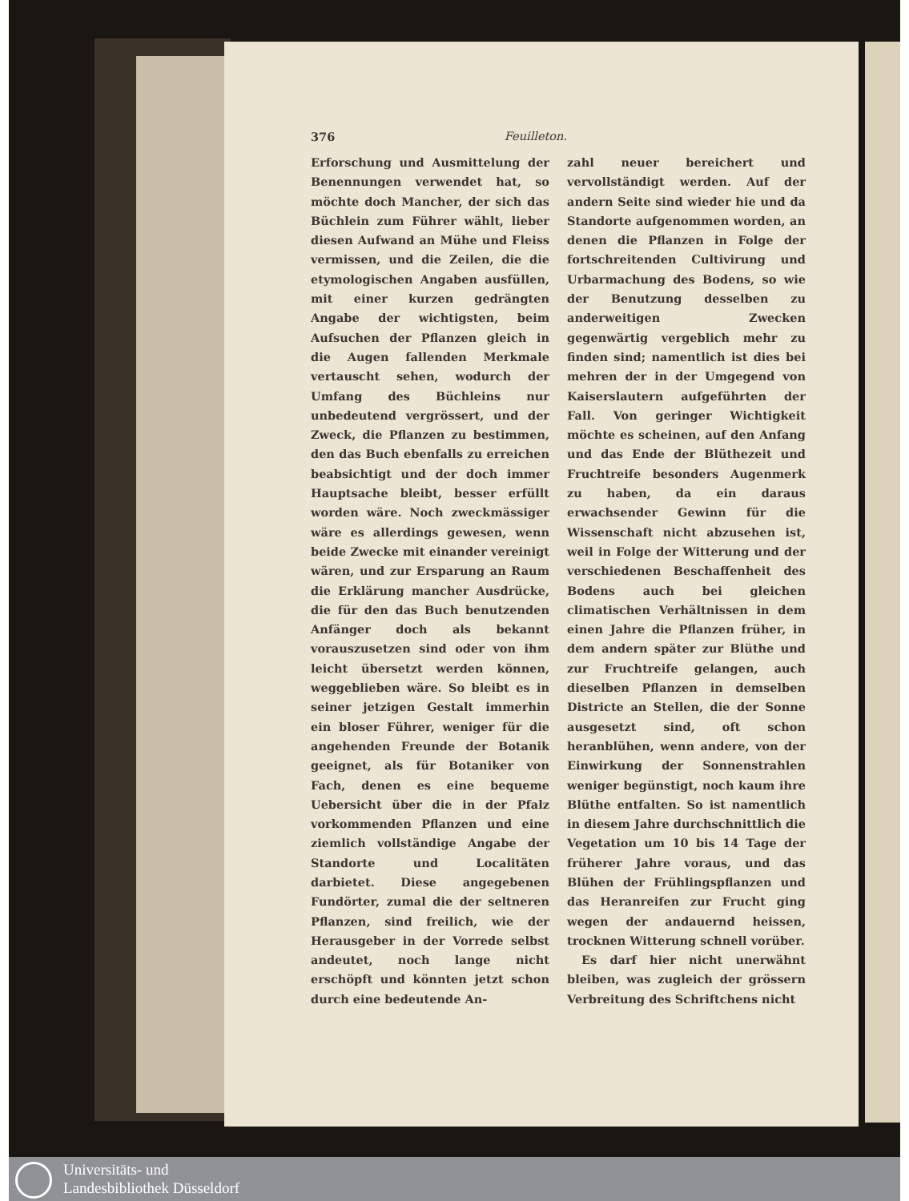376 Feuilleton.
Erforschung und Ausmittelung der Benennungen verwendet hat, so möchte doch Mancher, der sich das Büchlein zum Führer wählt, lieber diesen Aufwand an Mühe und Fleiss vermissen, und die Zeilen, die die etymologischen Angaben ausfüllen, mit einer kurzen gedrängten Angabe der wichtigsten, beim Aufsuchen der Pflanzen gleich in die Augen fallenden Merkmale vertauscht sehen, wodurch der Umfang des Büchleins nur unbedeutend vergrössert, und der Zweck, die Pflanzen zu bestimmen, den das Buch ebenfalls zu erreichen beabsichtigt und der doch immer Hauptsache bleibt, besser erfüllt worden wäre. Noch zweckmässiger wäre es allerdings gewesen, wenn beide Zwecke mit einander vereinigt wären, und zur Ersparung an Raum die Erklärung mancher Ausdrücke, die für den das Buch benutzenden Anfänger doch als bekannt vorauszusetzen sind oder von ihm leicht übersetzt werden können, weggeblieben wäre. So bleibt es in seiner jetzigen Gestalt immerhin ein bloser Führer, weniger für die angehenden Freunde der Botanik geeignet, als für Botaniker von Fach, denen es eine bequeme Uebersicht über die in der Pfalz vorkommenden Pflanzen und eine ziemlich vollständige Angabe der Standorte und Localitäten darbietet. Diese angegebenen Fundörter, zumal die der seltneren Pflanzen, sind freilich, wie der Herausgeber in der Vorrede selbst andeutet, noch lange nicht erschöpft und könnten jetzt schon durch eine bedeutende An-
zahl neuer bereichert und vervollständigt werden. Auf der andern Seite sind wieder hie und da Standorte aufgenommen worden, an denen die Pflanzen in Folge der fortschreitenden Cultivirung und Urbarmachung des Bodens, so wie der Benutzung desselben zu anderweitigen Zwecken gegenwärtig vergeblich mehr zu finden sind; namentlich ist dies bei mehren der in der Umgegend von Kaiserslautern aufgeführten der Fall. Von geringer Wichtigkeit möchte es scheinen, auf den Anfang und das Ende der Blüthezeit und Fruchtreife besonders Augenmerk zu haben, da ein daraus erwachsender Gewinn für die Wissenschaft nicht abzusehen ist, weil in Folge der Witterung und der verschiedenen Beschaffenheit des Bodens auch bei gleichen climatischen Verhältnissen in dem einen Jahre die Pflanzen früher, in dem andern später zur Blüthe und zur Fruchtreife gelangen, auch dieselben Pflanzen in demselben Districte an Stellen, die der Sonne ausgesetzt sind, oft schon heranblühen, wenn andere, von der Einwirkung der Sonnenstrahlen weniger begünstigt, noch kaum ihre Blüthe entfalten. So ist namentlich in diesem Jahre durchschnittlich die Vegetation um 10 bis 14 Tage der früherer Jahre voraus, und das Blühen der Frühlingspflanzen und das Heranreifen zur Frucht ging wegen der andauernd heissen, trocknen Witterung schnell vorüber.
Es darf hier nicht unerwähnt bleiben, was zugleich der grössern Verbreitung des Schriftchens nicht
Universitäts- und
Landesbibliothek Düsseldorf